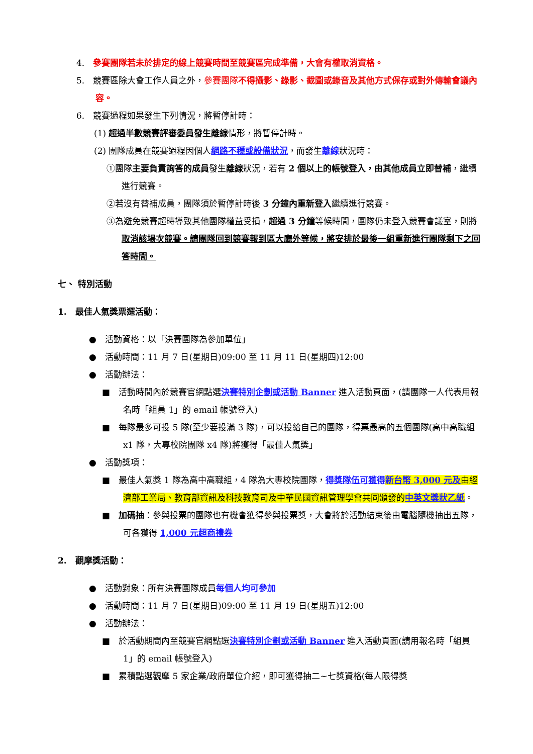4.　參賽團隊若未於排定的線上競賽時間至競賽區完成準備，大會有權取消資格。
5.　競賽區除大會工作人員之外，參賽團隊不得攝影、錄影、截圖或錄音及其他方式保存或對外傳輸會議內容。
6.　競賽過程如果發生下列情況，將暫停計時：
(1) 超過半數競賽評審委員發生離線情形，將暫停計時。
(2) 團隊成員在競賽過程因個人網路不穩或設備狀況，而發生離線狀況時：
①團隊主要負責詢答的成員發生離線狀況，若有 2 個以上的帳號登入，由其他成員立即替補，繼續進行競賽。
②若沒有替補成員，團隊須於暫停計時後 3 分鐘內重新登入繼續進行競賽。
③為避免競賽超時導致其他團隊權益受損，超過 3 分鐘等候時間，團隊仍未登入競賽會議室，則將取消該場次競賽。請團隊回到競賽報到區大廳外等候，將安排於最後一組重新進行團隊剩下之回答時間。
七、 特別活動
1.　最佳人氣獎票選活動：
●　活動資格：以「決賽團隊為參加單位」
●　活動時間：11 月 7 日(星期日)09:00 至 11 月 11 日(星期四)12:00
●　活動辦法：
■　活動時間內於競賽官網點選決賽特別企劃或活動 Banner 進入活動頁面，(請團隊一人代表用報名時「組員 1」的 email 帳號登入)
■　每隊最多可投 5 隊(至少要投滿 3 隊)，可以投給自己的團隊，得票最高的五個團隊(高中高職組 x1 隊，大專校院團隊 x4 隊)將獲得「最佳人氣獎」
●　活動獎項：
■　最佳人氣獎 1 隊為高中高職組，4 隊為大專校院團隊，得獎隊伍可獲得 新台幣 3,000 元及由經濟部工業局、教育部資訊及科技教育司及中華民國資訊管理學會共同頒發的中英文獎狀乙紙。
■　加碼抽：參與投票的團隊也有機會獲得參與投票獎，大會將於活動結束後由電腦隨機抽出五隊，可各獲得 1,000 元超商禮券
2.　觀摩獎活動：
●　活動對象：所有決賽團隊成員每個人均可參加
●　活動時間：11 月 7 日(星期日)09:00 至 11 月 19 日(星期五)12:00
●　活動辦法：
■　於活動期間內至競賽官網點選決賽特別企劃或活動 Banner 進入活動頁面(請用報名時「組員 1」的 email 帳號登入)
■　累積點選觀摩 5 家企業/政府單位介紹，即可獲得抽二~七獎資格(每人限得獎